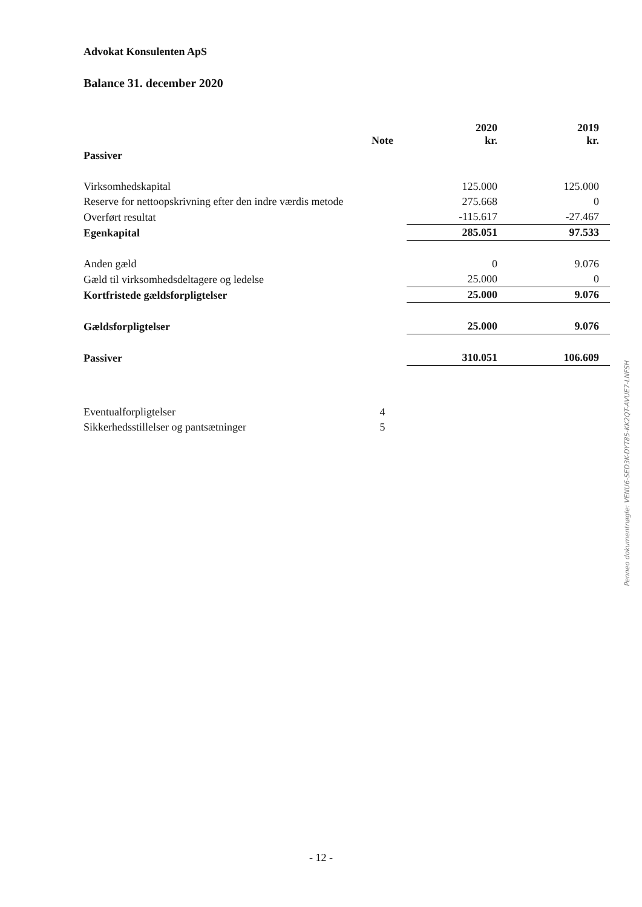Advokat Konsulenten ApS
Balance 31. december 2020
| | Note | 2020 kr. | 2019 kr. |
| --- | --- | --- | --- |
| Passiver | | | |
| Virksomhedskapital | | 125.000 | 125.000 |
| Reserve for nettoopskrivning efter den indre værdis metode | | 275.668 | 0 |
| Overført resultat | | -115.617 | -27.467 |
| Egenkapital | | 285.051 | 97.533 |
| Anden gæld | | 0 | 9.076 |
| Gæld til virksomhedsdeltagere og ledelse | | 25.000 | 0 |
| Kortfristede gældsforpligtelser | | 25.000 | 9.076 |
| Gældsforpligtelser | | 25.000 | 9.076 |
| Passiver | | 310.051 | 106.609 |
| Eventualforpligtelser | 4 | | |
| Sikkerhedsstillelser og pantsætninger | 5 | | |
Penneo dokumentnøgle: VENU6-SED3K-DYT85-KK2QT-AVUE7-LNFSH
- 12 -